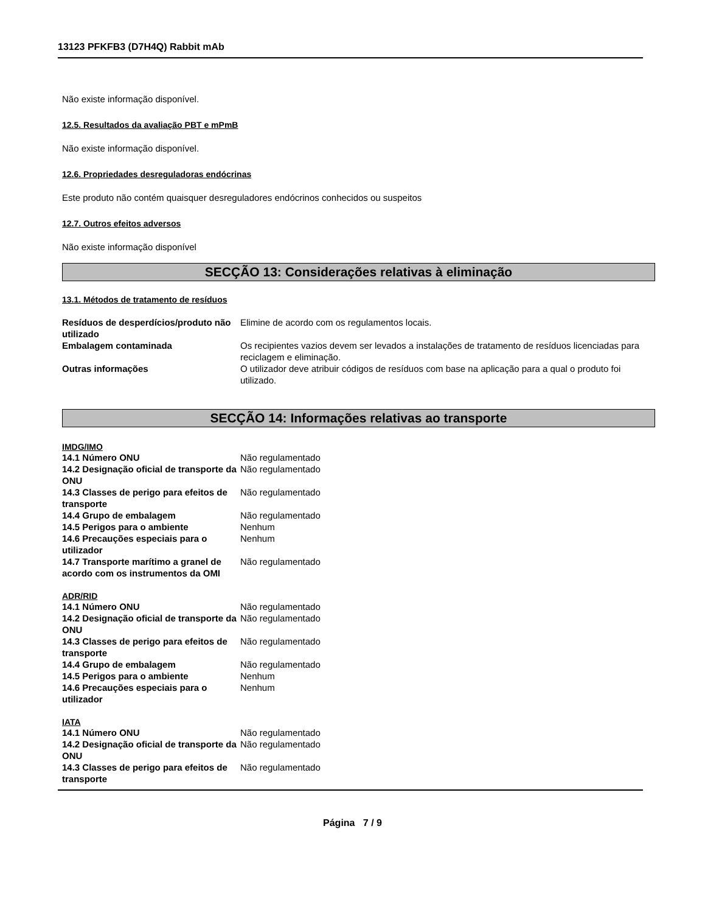13123 PFKFB3 (D7H4Q) Rabbit mAb
Não existe informação disponível.
12.5. Resultados da avaliação PBT e mPmB
Não existe informação disponível.
12.6. Propriedades desreguladoras endócrinas
Este produto não contém quaisquer desreguladores endócrinos conhecidos ou suspeitos
12.7. Outros efeitos adversos
Não existe informação disponível
SECÇÃO 13: Considerações relativas à eliminação
13.1. Métodos de tratamento de resíduos
| Resíduos de desperdícios/produto não utilizado | Elimine de acordo com os regulamentos locais. |
| Embalagem contaminada | Os recipientes vazios devem ser levados a instalações de tratamento de resíduos licenciadas para reciclagem e eliminação. |
| Outras informações | O utilizador deve atribuir códigos de resíduos com base na aplicação para a qual o produto foi utilizado. |
SECÇÃO 14: Informações relativas ao transporte
IMDG/IMO
| 14.1 Número ONU | Não regulamentado |
| 14.2 Designação oficial de transporte da ONU | Não regulamentado |
| 14.3 Classes de perigo para efeitos de transporte | Não regulamentado |
| 14.4 Grupo de embalagem | Não regulamentado |
| 14.5 Perigos para o ambiente | Nenhum |
| 14.6 Precauções especiais para o utilizador | Nenhum |
| 14.7 Transporte marítimo a granel de acordo com os instrumentos da OMI | Não regulamentado |
ADR/RID
| 14.1 Número ONU | Não regulamentado |
| 14.2 Designação oficial de transporte da ONU | Não regulamentado |
| 14.3 Classes de perigo para efeitos de transporte | Não regulamentado |
| 14.4 Grupo de embalagem | Não regulamentado |
| 14.5 Perigos para o ambiente | Nenhum |
| 14.6 Precauções especiais para o utilizador | Nenhum |
IATA
| 14.1 Número ONU | Não regulamentado |
| 14.2 Designação oficial de transporte da ONU | Não regulamentado |
| 14.3 Classes de perigo para efeitos de transporte | Não regulamentado |
Página 7 / 9